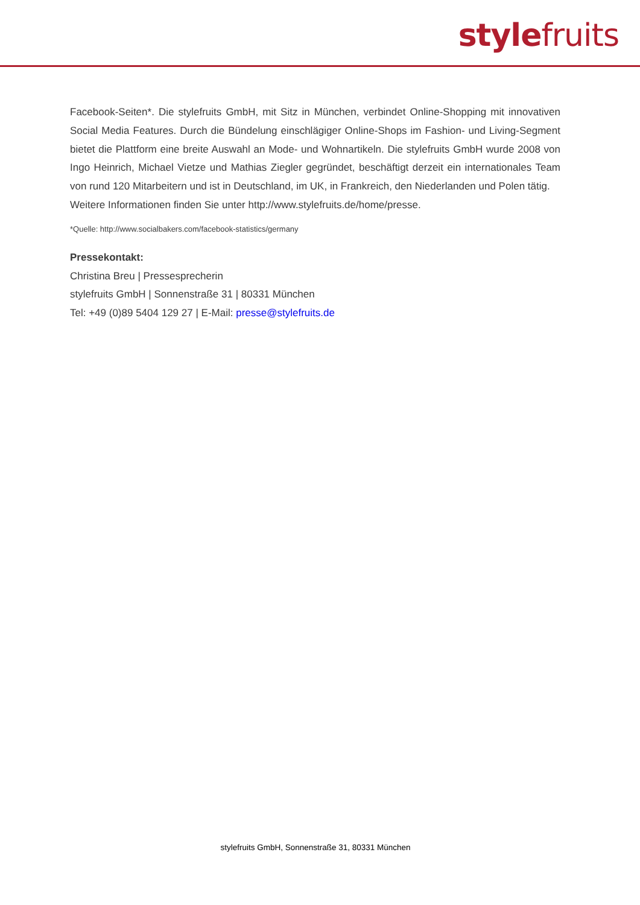stylefruits
Facebook-Seiten*. Die stylefruits GmbH, mit Sitz in München, verbindet Online-Shopping mit innovativen Social Media Features. Durch die Bündelung einschlägiger Online-Shops im Fashion- und Living-Segment bietet die Plattform eine breite Auswahl an Mode- und Wohnartikeln. Die stylefruits GmbH wurde 2008 von Ingo Heinrich, Michael Vietze und Mathias Ziegler gegründet, beschäftigt derzeit ein internationales Team von rund 120 Mitarbeitern und ist in Deutschland, im UK, in Frankreich, den Niederlanden und Polen tätig.
Weitere Informationen finden Sie unter http://www.stylefruits.de/home/presse.
*Quelle: http://www.socialbakers.com/facebook-statistics/germany
Pressekontakt:
Christina Breu | Pressesprecherin
stylefruits GmbH | Sonnenstraße 31 | 80331 München
Tel: +49 (0)89 5404 129 27 | E-Mail: presse@stylefruits.de
stylefruits GmbH, Sonnenstraße 31, 80331 München